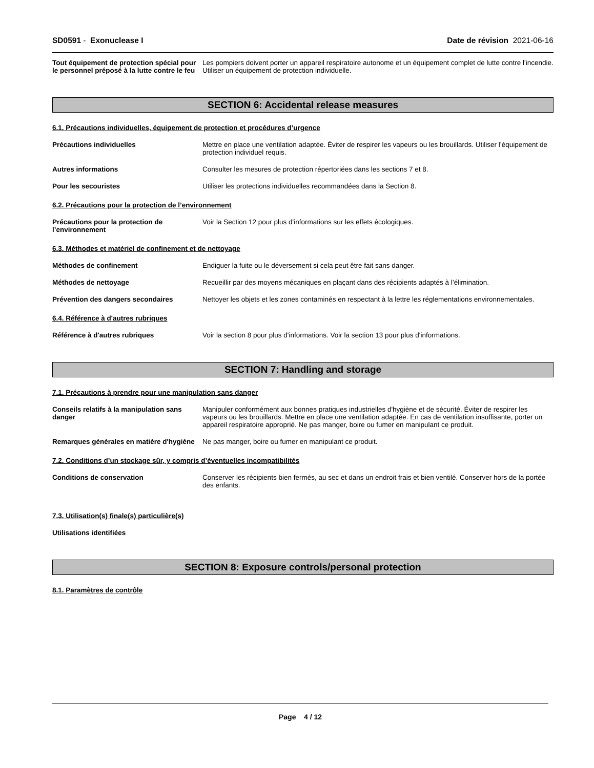SD0591 - Exonuclease I Date de révision 2021-06-16
Tout équipement de protection spécial pour le personnel préposé à la lutte contre le feu
Les pompiers doivent porter un appareil respiratoire autonome et un équipement complet de lutte contre l'incendie. Utiliser un équipement de protection individuelle.
SECTION 6: Accidental release measures
6.1. Précautions individuelles, équipement de protection et procédures d’urgence
Précautions individuelles Mettre en place une ventilation adaptée. Éviter de respirer les vapeurs ou les brouillards. Utiliser l’équipement de protection individuel requis.
Autres informations Consulter les mesures de protection répertoriées dans les sections 7 et 8.
Pour les secouristes Utiliser les protections individuelles recommandées dans la Section 8.
6.2. Précautions pour la protection de l’environnement
Précautions pour la protection de l’environnement
Voir la Section 12 pour plus d'informations sur les effets écologiques.
6.3. Méthodes et matériel de confinement et de nettoyage
Méthodes de confinement Endiguer la fuite ou le déversement si cela peut être fait sans danger.
Méthodes de nettoyage Recueillir par des moyens mécaniques en plaçant dans des récipients adaptés à l’élimination.
Prévention des dangers secondaires Nettoyer les objets et les zones contaminés en respectant à la lettre les réglementations environnementales.
6.4. Référence à d'autres rubriques
Référence à d'autres rubriques Voir la section 8 pour plus d'informations. Voir la section 13 pour plus d'informations.
SECTION 7: Handling and storage
7.1. Précautions à prendre pour une manipulation sans danger
Conseils relatifs à la manipulation sans danger
Manipuler conformément aux bonnes pratiques industrielles d'hygiène et de sécurité. Éviter de respirer les vapeurs ou les brouillards. Mettre en place une ventilation adaptée. En cas de ventilation insuffisante, porter un appareil respiratoire approprié. Ne pas manger, boire ou fumer en manipulant ce produit.
Remarques générales en matière d'hygiène
Ne pas manger, boire ou fumer en manipulant ce produit.
7.2. Conditions d’un stockage sûr, y compris d’éventuelles incompatibilités
Conditions de conservation Conserver les récipients bien fermés, au sec et dans un endroit frais et bien ventilé. Conserver hors de la portée des enfants.
7.3. Utilisation(s) finale(s) particulière(s)
Utilisations identifiées
SECTION 8: Exposure controls/personal protection
8.1. Paramètres de contrôle
Page 4 / 12